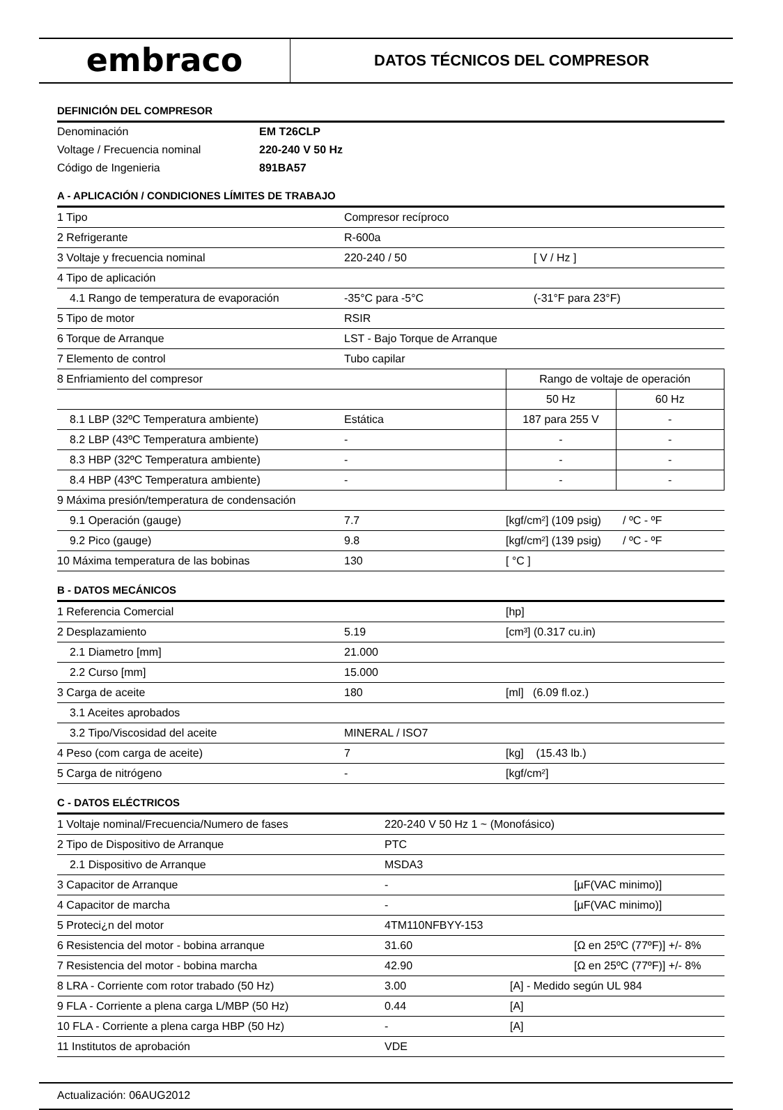embraco
DATOS TÉCNICOS DEL COMPRESOR
DEFINICIÓN DEL COMPRESOR
| Denominación | EM T26CLP |
| Voltage / Frecuencia nominal | 220-240 V 50 Hz |
| Código de Ingenieria | 891BA57 |
A - APLICACIÓN / CONDICIONES LÍMITES DE TRABAJO
| 1 Tipo | Compresor recíproco | | |
| 2 Refrigerante | R-600a | | |
| 3 Voltaje y frecuencia nominal | 220-240 / 50 | [ V / Hz ] | |
| 4 Tipo de aplicación | | | |
| 4.1 Rango de temperatura de evaporación | -35°C para -5°C | (-31°F para 23°F) | |
| 5 Tipo de motor | RSIR | | |
| 6 Torque de Arranque | LST - Bajo Torque de Arranque | | |
| 7 Elemento de control | Tubo capilar | | |
| 8 Enfriamiento del compresor | | Rango de voltaje de operación | |
| | | 50 Hz | 60 Hz |
| 8.1 LBP (32ºC Temperatura ambiente) | Estática | 187 para 255 V | - |
| 8.2 LBP (43ºC Temperatura ambiente) | - | - | - |
| 8.3 HBP (32ºC Temperatura ambiente) | - | - | - |
| 8.4 HBP (43ºC Temperatura ambiente) | - | - | - |
| 9 Máxima presión/temperatura de condensación | | | |
| 9.1 Operación (gauge) | 7.7 | [kgf/cm²] (109 psig) / ºC - ºF | |
| 9.2 Pico (gauge) | 9.8 | [kgf/cm²] (139 psig) / ºC - ºF | |
| 10 Máxima temperatura de las bobinas | 130 | [ °C ] | |
B - DATOS MECÁNICOS
| 1 Referencia Comercial | | [hp] |
| 2 Desplazamiento | 5.19 | [cm³] (0.317 cu.in) |
| 2.1 Diametro [mm] | 21.000 | |
| 2.2 Curso [mm] | 15.000 | |
| 3 Carga de aceite | 180 | [ml] (6.09 fl.oz.) |
| 3.1 Aceites aprobados | | |
| 3.2 Tipo/Viscosidad del aceite | MINERAL / ISO7 | |
| 4 Peso (com carga de aceite) | 7 | [kg] (15.43 lb.) |
| 5 Carga de nitrógeno | - | [kgf/cm²] |
C - DATOS ELÉCTRICOS
| 1 Voltaje nominal/Frecuencia/Numero de fases | 220-240 V 50 Hz 1 ~ (Monofásico) | | |
| 2 Tipo de Dispositivo de Arranque | PTC | | |
| 2.1 Dispositivo de Arranque | MSDA3 | | |
| 3 Capacitor de Arranque | - | | [µF(VAC minimo)] |
| 4 Capacitor de marcha | - | | [µF(VAC minimo)] |
| 5 Proteci¿n del motor | 4TM110NFBYY-153 | | |
| 6 Resistencia del motor - bobina arranque | 31.60 | | [Ω en 25ºC (77ºF)] +/- 8% |
| 7 Resistencia del motor - bobina marcha | 42.90 | | [Ω en 25ºC (77ºF)] +/- 8% |
| 8 LRA - Corriente com rotor trabado (50 Hz) | 3.00 | [A] - Medido según UL 984 | |
| 9 FLA - Corriente a plena carga L/MBP (50 Hz) | 0.44 | [A] | |
| 10 FLA - Corriente a plena carga HBP (50 Hz) | - | [A] | |
| 11 Institutos de aprobación | VDE | | |
Actualización: 06AUG2012